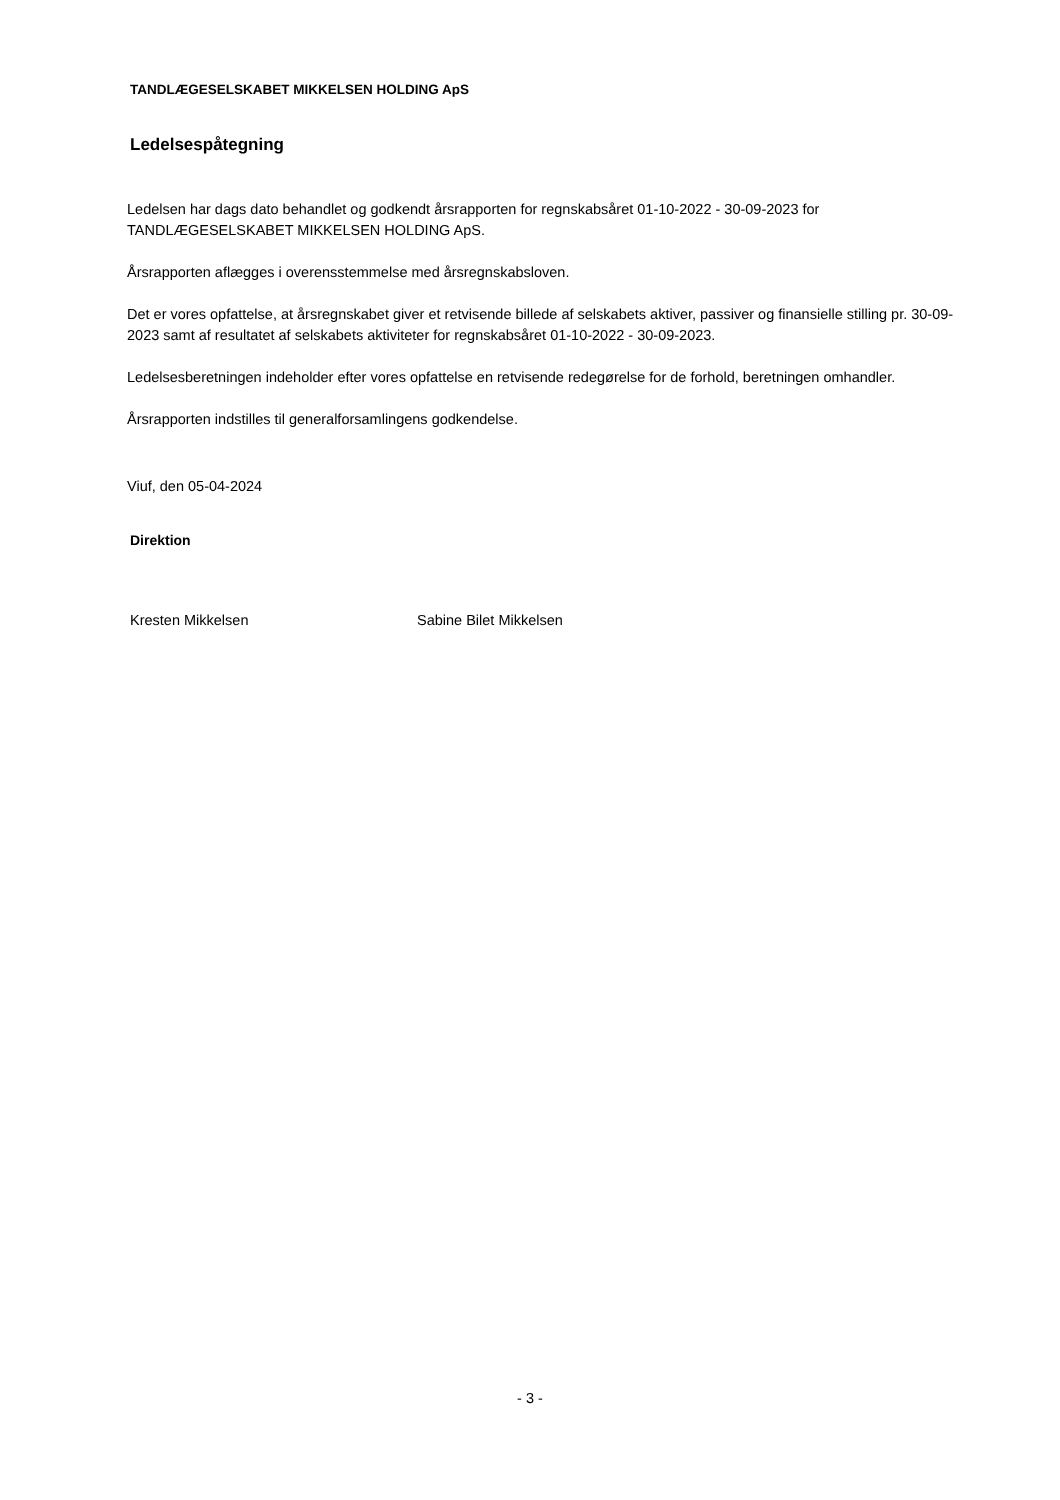TANDLÆGESELSKABET MIKKELSEN HOLDING ApS
Ledelsespåtegning
Ledelsen har dags dato behandlet og godkendt årsrapporten for regnskabsåret 01-10-2022 - 30-09-2023 for TANDLÆGESELSKABET MIKKELSEN HOLDING ApS.
Årsrapporten aflægges i overensstemmelse med årsregnskabsloven.
Det er vores opfattelse, at årsregnskabet giver et retvisende billede af selskabets aktiver, passiver og finansielle stilling pr. 30-09-2023 samt af resultatet af selskabets aktiviteter for regnskabsåret 01-10-2022 - 30-09-2023.
Ledelsesberetningen indeholder efter vores opfattelse en retvisende redegørelse for de forhold, beretningen omhandler.
Årsrapporten indstilles til generalforsamlingens godkendelse.
Viuf, den 05-04-2024
Direktion
Kresten Mikkelsen Sabine Bilet Mikkelsen
- 3 -